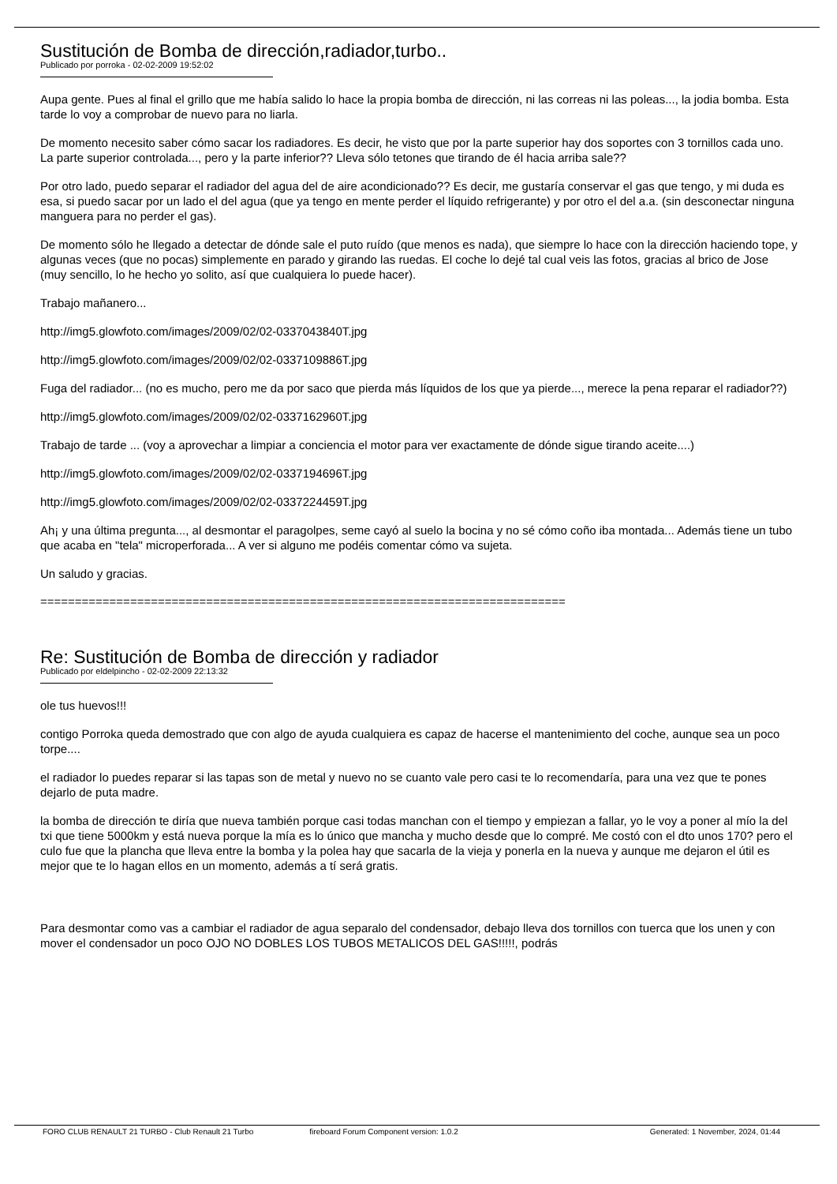Sustitución de Bomba de dirección,radiador,turbo..
Publicado por porroka - 02-02-2009 19:52:02
Aupa gente. Pues al final el grillo que me había salido lo hace la propia bomba de dirección, ni las correas ni las poleas..., la jodia bomba. Esta tarde lo voy a comprobar de nuevo para no liarla.
De momento necesito saber cómo sacar los radiadores. Es decir, he visto que por la parte superior hay dos soportes con 3 tornillos cada uno. La parte superior controlada..., pero y la parte inferior?? Lleva sólo tetones que tirando de él hacia arriba sale??
Por otro lado, puedo separar el radiador del agua del de aire acondicionado?? Es decir, me gustaría conservar el gas que tengo, y mi duda es esa, si puedo sacar por un lado el del agua (que ya tengo en mente perder el líquido refrigerante) y por otro el del a.a. (sin desconectar ninguna manguera para no perder el gas).
De momento sólo he llegado a detectar de dónde sale el puto ruído (que menos es nada), que siempre lo hace con la dirección haciendo tope, y algunas veces (que no pocas) simplemente en parado y girando las ruedas. El coche lo dejé tal cual veis las fotos, gracias al brico de Jose (muy sencillo, lo he hecho yo solito, así que cualquiera lo puede hacer).
Trabajo mañanero...
http://img5.glowfoto.com/images/2009/02/02-0337043840T.jpg
http://img5.glowfoto.com/images/2009/02/02-0337109886T.jpg
Fuga del radiador... (no es mucho, pero me da por saco que pierda más líquidos de los que ya pierde..., merece la pena reparar el radiador??)
http://img5.glowfoto.com/images/2009/02/02-0337162960T.jpg
Trabajo de tarde ... (voy a aprovechar a limpiar a conciencia el motor para ver exactamente de dónde sigue tirando aceite....)
http://img5.glowfoto.com/images/2009/02/02-0337194696T.jpg
http://img5.glowfoto.com/images/2009/02/02-0337224459T.jpg
Ah¡ y una última pregunta..., al desmontar el paragolpes, seme cayó al suelo la bocina y no sé cómo coño iba montada... Además tiene un tubo que acaba en "tela" microperforada... A ver si alguno me podéis comentar cómo va sujeta.
Un saludo y gracias.
============================================================================
Re: Sustitución de Bomba de dirección y radiador
Publicado por eldelpincho - 02-02-2009 22:13:32
ole tus huevos!!!
contigo Porroka queda demostrado que con algo de ayuda cualquiera es capaz de hacerse el mantenimiento del coche, aunque sea un poco torpe....
el radiador lo puedes reparar si las tapas son de metal y nuevo no se cuanto vale pero casi te lo recomendaría, para una vez que te pones dejarlo de puta madre.
la bomba de dirección te diría que nueva también porque casi todas manchan con el tiempo y empiezan a fallar, yo le voy a poner al mío la del txi que tiene 5000km y está nueva porque la mía es lo único que mancha y mucho desde que lo compré. Me costó con el dto unos 170? pero el culo fue que la plancha que lleva entre la bomba y la polea hay que sacarla de la vieja y ponerla en la nueva y aunque me dejaron el útil es mejor que te lo hagan ellos en un momento, además a tí será gratis.
Para desmontar como vas a cambiar el radiador de agua separalo del condensador, debajo lleva dos tornillos con tuerca que los unen y con mover el condensador un poco OJO NO DOBLES LOS TUBOS METALICOS DEL GAS!!!!!, podrás
FORO CLUB RENAULT 21 TURBO - Club Renault 21 Turbo fireboard Forum Component version: 1.0.2 Generated: 1 November, 2024, 01:44